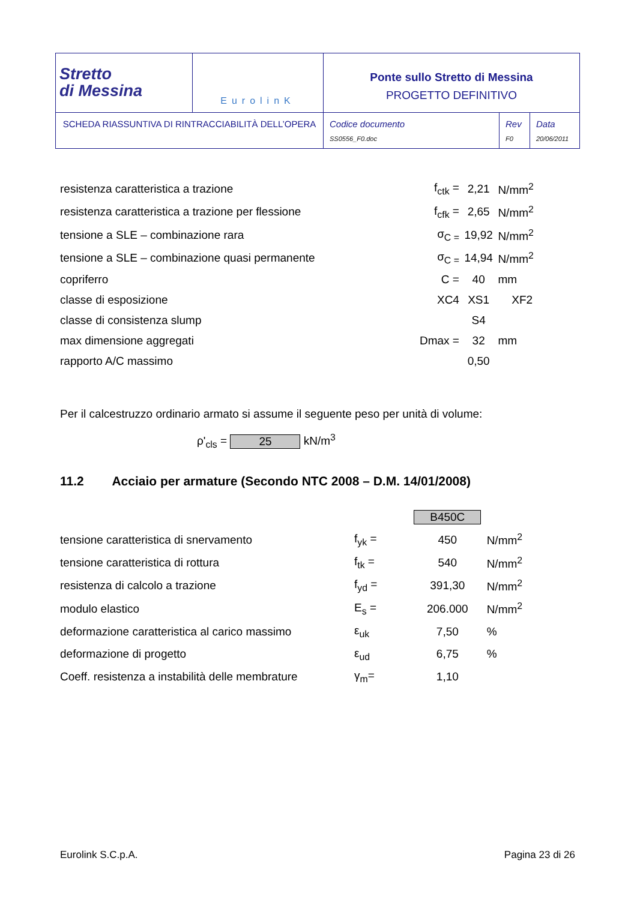| Stretto di Messina | EurolinK | Ponte sullo Stretto di Messina PROGETTO DEFINITIVO | | |
| SCHEDA RIASSUNTIVA DI RINTRACCIABILITÀ DELL’OPERA | | Codice documento SS0556_F0.doc | Rev F0 | Data 20/06/2011 |
| resistenza caratteristica a trazione | f<sub>ctk</sub> = | 2,21 | N/mm<sup>2</sup> |
| resistenza caratteristica a trazione per flessione | f<sub>cfk</sub> = | 2,65 | N/mm<sup>2</sup> |
| tensione a SLE – combinazione rara | σ<sub>C =</sub> | 19,92 | N/mm<sup>2</sup> |
| tensione a SLE – combinazione quasi permanente | σ<sub>C =</sub> | 14,94 | N/mm<sup>2</sup> |
| copriferro | C = | 40 | mm |
| classe di esposizione | XC4 | XS1 | XF2 |
| classe di consistenza slump | | S4 | |
| max dimensione aggregati | Dmax = | 32 | mm |
| rapporto A/C massimo | | 0,50 | |
Per il calcestruzzo ordinario armato si assume il seguente peso per unità di volume:
ρ'<sub>cls</sub> = 25 kN/m<sup>3</sup>
11.2 Acciaio per armature (Secondo NTC 2008 – D.M. 14/01/2008)
| | | B450C | |
| tensione caratteristica di snervamento | f<sub>yk</sub> = | 450 | N/mm<sup>2</sup> |
| tensione caratteristica di rottura | f<sub>tk</sub> = | 540 | N/mm<sup>2</sup> |
| resistenza di calcolo a trazione | f<sub>yd</sub> = | 391,30 | N/mm<sup>2</sup> |
| modulo elastico | E<sub>s</sub> = | 206.000 | N/mm<sup>2</sup> |
| deformazione caratteristica al carico massimo | ε<sub>uk</sub> | 7,50 | % |
| deformazione di progetto | ε<sub>ud</sub> | 6,75 | % |
| Coeff. resistenza a instabilità delle membrature | γ<sub>m</sub>= | 1,10 | |
Eurolink S.C.p.A. Pagina 23 di 26